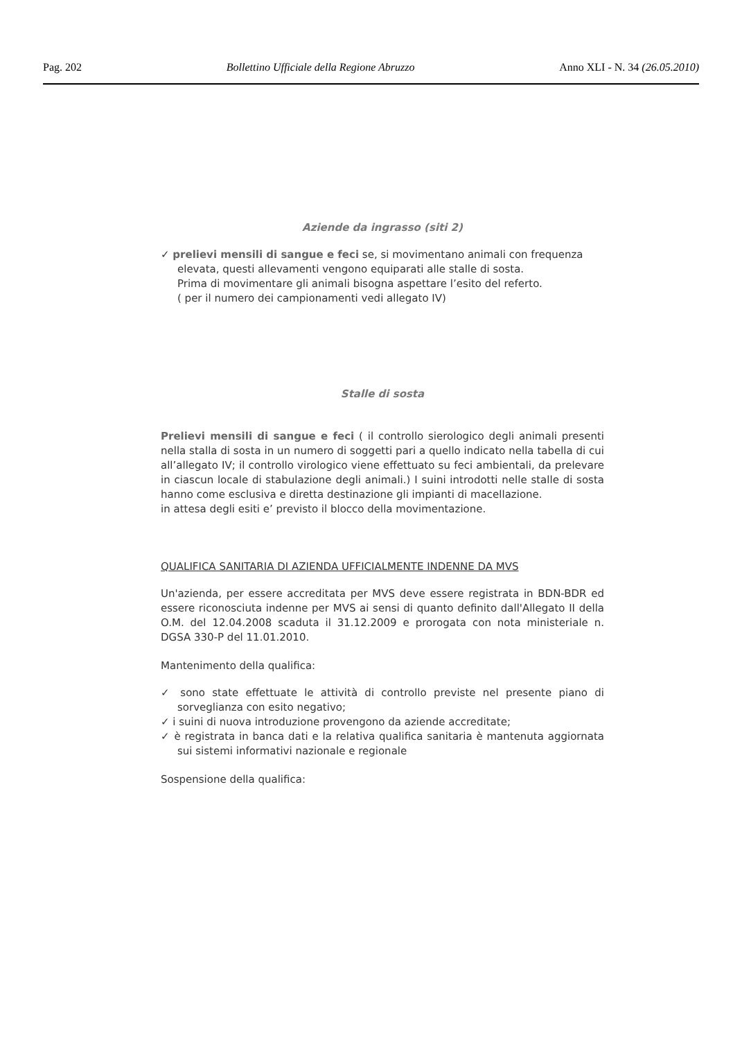Pag. 202 Bollettino Ufficiale della Regione Abruzzo Anno XLI - N. 34 (26.05.2010)
Aziende da ingrasso (siti 2)
✓ prelievi mensili di sangue e feci se, si movimentano animali con frequenza elevata, questi allevamenti vengono equiparati alle stalle di sosta.
Prima di movimentare gli animali bisogna aspettare l’esito del referto.
( per il numero dei campionamenti vedi allegato IV)
Stalle di sosta
Prelievi mensili di sangue e feci ( il controllo sierologico degli animali presenti nella stalla di sosta in un numero di soggetti pari a quello indicato nella tabella di cui all’allegato IV; il controllo virologico viene effettuato su feci ambientali, da prelevare in ciascun locale di stabulazione degli animali.) I suini introdotti nelle stalle di sosta hanno come esclusiva e diretta destinazione gli impianti di macellazione.
in attesa degli esiti e’ previsto il blocco della movimentazione.
QUALIFICA SANITARIA DI AZIENDA UFFICIALMENTE INDENNE DA MVS
Un'azienda, per essere accreditata per MVS deve essere registrata in BDN-BDR ed essere riconosciuta indenne per MVS ai sensi di quanto definito dall'Allegato II della O.M. del 12.04.2008 scaduta il 31.12.2009 e prorogata con nota ministeriale n. DGSA 330-P del 11.01.2010.
Mantenimento della qualifica:
✓ sono state effettuate le attività di controllo previste nel presente piano di sorveglianza con esito negativo;
✓ i suini di nuova introduzione provengono da aziende accreditate;
✓ è registrata in banca dati e la relativa qualifica sanitaria è mantenuta aggiornata sui sistemi informativi nazionale e regionale
Sospensione della qualifica: